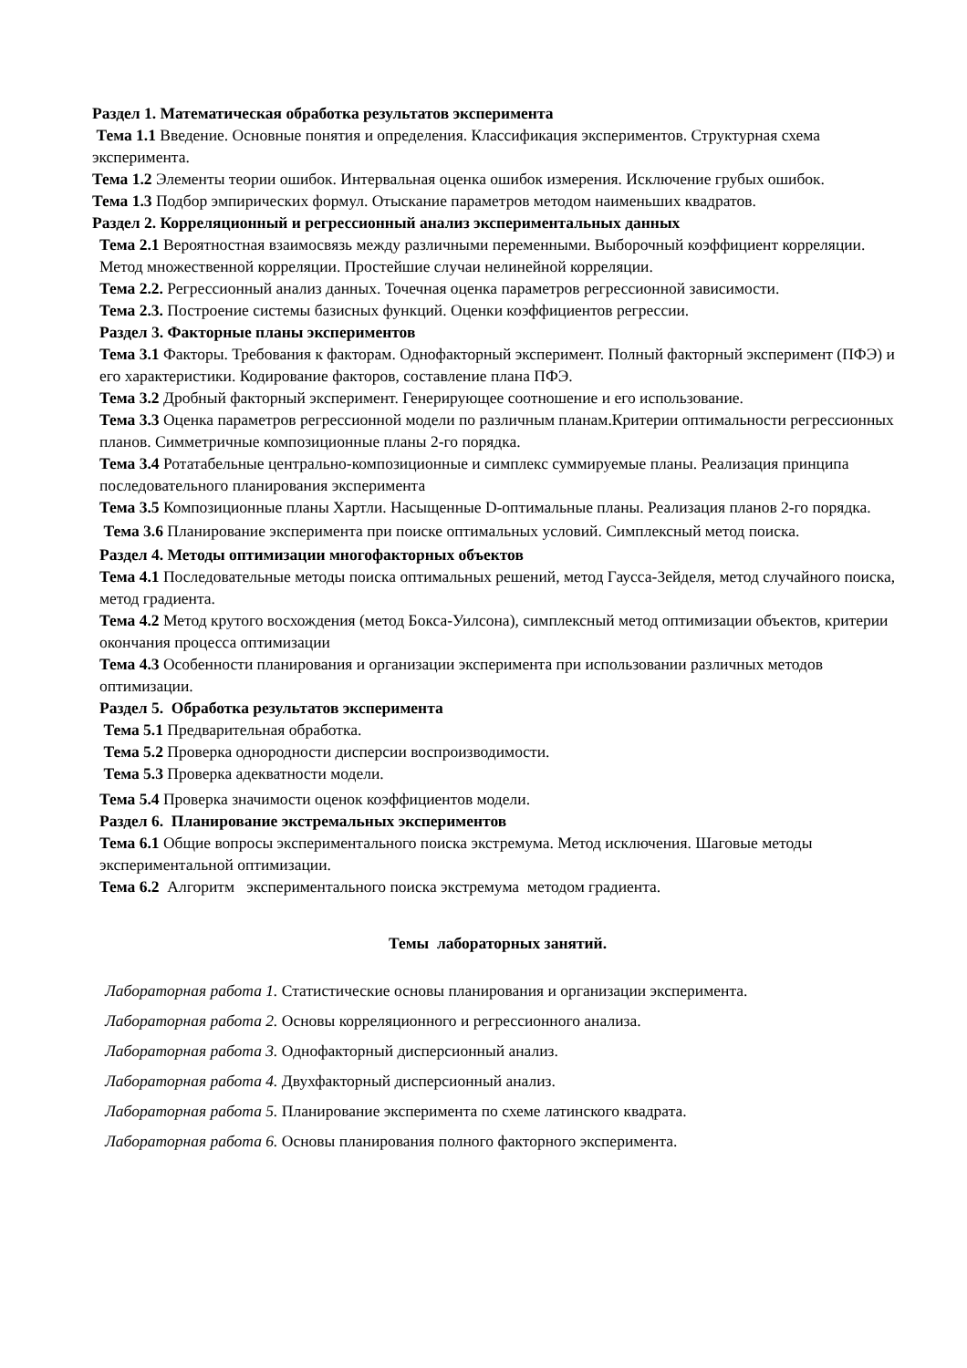Раздел 1. Математическая обработка результатов эксперимента
Тема 1.1 Введение. Основные понятия и определения. Классификация экспериментов. Структурная схема эксперимента.
Тема 1.2 Элементы теории ошибок. Интервальная оценка ошибок измерения. Исключение грубых ошибок.
Тема 1.3 Подбор эмпирических формул. Отыскание параметров методом наименьших квадратов.
Раздел 2. Корреляционный и регрессионный анализ экспериментальных данных
Тема 2.1 Вероятностная взаимосвязь между различными переменными. Выборочный коэффициент корреляции. Метод множественной корреляции. Простейшие случаи нелинейной корреляции.
Тема 2.2. Регрессионный анализ данных. Точечная оценка параметров регрессионной зависимости.
Тема 2.3. Построение системы базисных функций. Оценки коэффициентов регрессии.
Раздел 3. Факторные планы экспериментов
Тема 3.1 Факторы. Требования к факторам. Однофакторный эксперимент. Полный факторный эксперимент (ПФЭ) и его характеристики. Кодирование факторов, составление плана ПФЭ.
Тема 3.2 Дробный факторный эксперимент. Генерирующее соотношение и его использование.
Тема 3.3 Оценка параметров регрессионной модели по различным планам.Критерии оптимальности регрессионных планов. Симметричные композиционные планы 2-го порядка.
Тема 3.4 Ротатабельные центрально-композиционные и симплекс суммируемые планы. Реализация принципа последовательного планирования эксперимента
Тема 3.5 Композиционные планы Хартли. Насыщенные D-оптимальные планы. Реализация планов 2-го порядка.
Тема 3.6 Планирование эксперимента при поиске оптимальных условий. Симплексный метод поиска.
Раздел 4. Методы оптимизации многофакторных объектов
Тема 4.1 Последовательные методы поиска оптимальных решений, метод Гаусса-Зейделя, метод случайного поиска, метод градиента.
Тема 4.2 Метод крутого восхождения (метод Бокса-Уилсона), симплексный метод оптимизации объектов, критерии окончания процесса оптимизации
Тема 4.3 Особенности планирования и организации эксперимента при использовании различных методов оптимизации.
Раздел 5. Обработка результатов эксперимента
Тема 5.1 Предварительная обработка.
Тема 5.2 Проверка однородности дисперсии воспроизводимости.
Тема 5.3 Проверка адекватности модели.
Тема 5.4 Проверка значимости оценок коэффициентов модели.
Раздел 6. Планирование экстремальных экспериментов
Тема 6.1 Общие вопросы экспериментального поиска экстремума. Метод исключения. Шаговые методы экспериментальной оптимизации.
Тема 6.2 Алгоритм экспериментального поиска экстремума методом градиента.
Темы лабораторных занятий.
Лабораторная работа 1. Статистические основы планирования и организации эксперимента.
Лабораторная работа 2. Основы корреляционного и регрессионного анализа.
Лабораторная работа 3. Однофакторный дисперсионный анализ.
Лабораторная работа 4. Двухфакторный дисперсионный анализ.
Лабораторная работа 5. Планирование эксперимента по схеме латинского квадрата.
Лабораторная работа 6. Основы планирования полного факторного эксперимента.